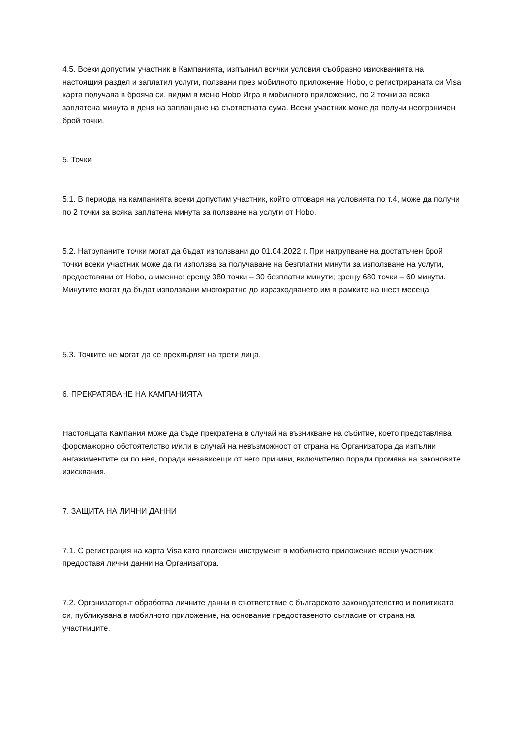4.5. Всеки допустим участник в Кампанията, изпълнил всички условия съобразно изискванията на настоящия раздел и заплатил услуги, ползвани през мобилното приложение Hobo, с регистрираната си Visa карта получава в брояча си, видим в меню Hobo Игра в мобилното приложение, по 2 точки за всяка заплатена минута в деня на заплащане на съответната сума. Всеки участник може да получи неограничен брой точки.
5. Точки
5.1. В периода на кампанията всеки допустим участник, който отговаря на условията по т.4, може да получи по 2 точки за всяка заплатена минута за ползване на услуги от Hobo.
5.2. Натрупаните точки могат да бъдат използвани до 01.04.2022 г. При натрупване на достатъчен брой точки всеки участник може да ги използва за получаване на безплатни минути за използване на услуги, предоставяни от Hobo, а именно: срещу 380 точки – 30 безплатни минути; срещу 680 точки – 60 минути. Минутите могат да бъдат използвани многократно до изразходването им в рамките на шест месеца.
5.3. Точките не могат да се прехвърлят на трети лица.
6. ПРЕКРАТЯВАНЕ НА КАМПАНИЯТА
Настоящата Кампания може да бъде прекратена в случай на възникване на събитие, което представлява форсмажорно обстоятелство и/или в случай на невъзможност от страна на Организатора да изпълни ангажиментите си по нея, поради независещи от него причини, включително поради промяна на законовите изисквания.
7. ЗАЩИТА НА ЛИЧНИ ДАННИ
7.1. С регистрация на карта Visa като платежен инструмент в мобилното приложение всеки участник предоставя лични данни на Организатора.
7.2. Организаторът обработва личните данни в съответствие с българското законодателство и политиката си, публикувана в мобилното приложение, на основание предоставеното съгласие от страна на участниците.